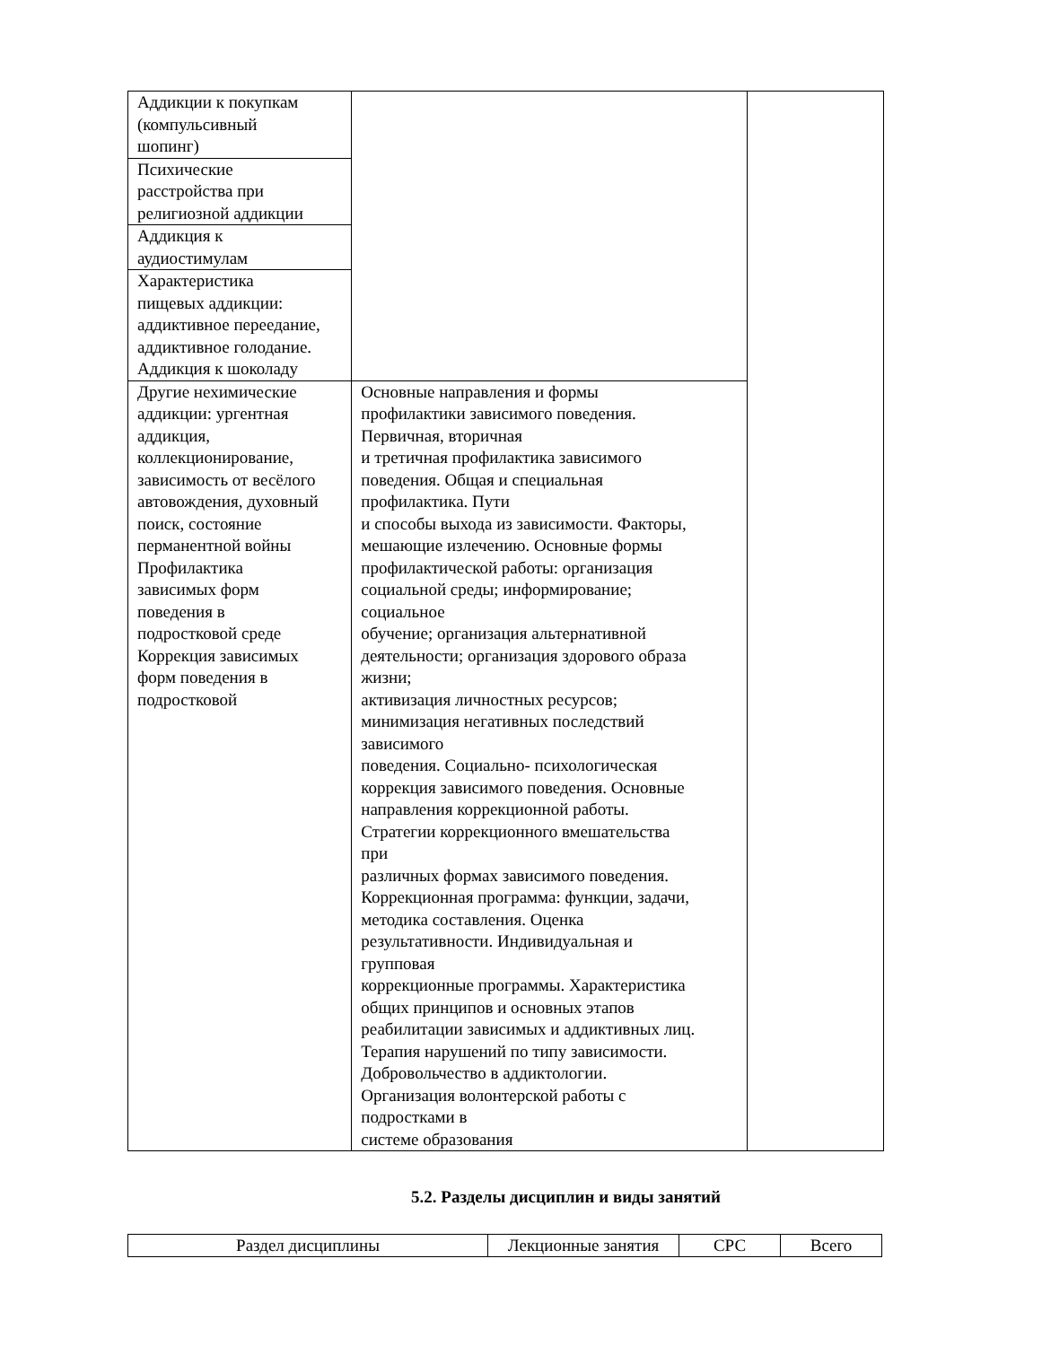| Аддикции к покупкам (компульсивный шопинг) | | |
| Психические расстройства при религиозной аддикции | | |
| Аддикция к аудиостимулам | | |
| Характеристика пищевых аддикции: аддиктивное переедание, аддиктивное голодание. Аддикция к шоколаду | | |
| Другие нехимические аддикции: ургентная аддикция, коллекционирование, зависимость от весёлого автовождения, духовный поиск, состояние перманентной войны Профилактика зависимых форм поведения в подростковой среде Коррекция зависимых форм поведения в подростковой | Основные направления и формы профилактики зависимого поведения. Первичная, вторичная и третичная профилактика зависимого поведения. Общая и специальная профилактика. Пути и способы выхода из зависимости. Факторы, мешающие излечению. Основные формы профилактической работы: организация социальной среды; информирование; социальное обучение; организация альтернативной деятельности; организация здорового образа жизни; активизация личностных ресурсов; минимизация негативных последствий зависимого поведения. Социально- психологическая коррекция зависимого поведения. Основные направления коррекционной работы. Стратегии коррекционного вмешательства при различных формах зависимого поведения. Коррекционная программа: функции, задачи, методика составления. Оценка результативности. Индивидуальная и групповая коррекционные программы. Характеристика общих принципов и основных этапов реабилитации зависимых и аддиктивных лиц. Терапия нарушений по типу зависимости. Добровольчество в аддиктологии. Организация волонтерской работы с подростками в системе образования | |
5.2. Разделы дисциплин и виды занятий
| Раздел дисциплины | Лекционные занятия | СРС | Всего |
| --- | --- | --- | --- |